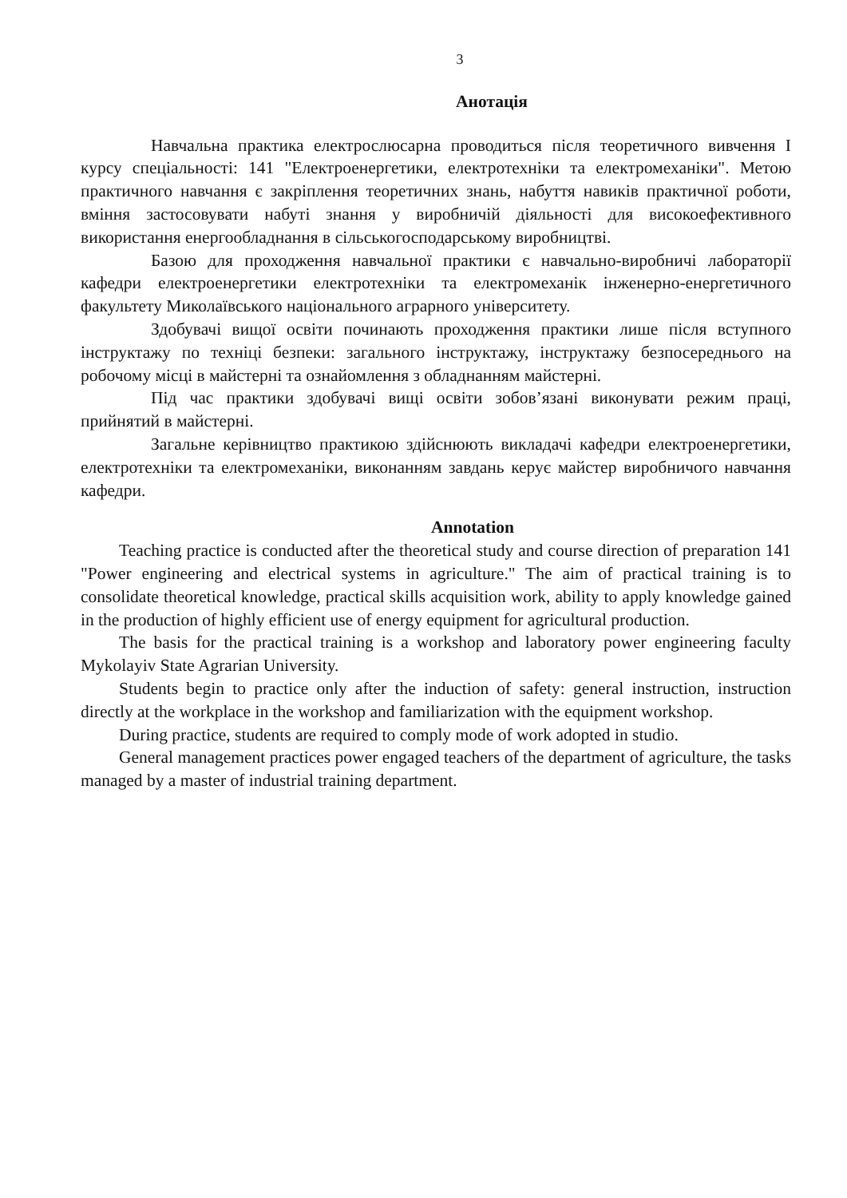3
Анотація
Навчальна практика електрослюсарна проводиться після теоретичного вивчення I курсу спеціальності: 141 "Електроенергетики, електротехніки та електромеханіки". Метою практичного навчання є закріплення теоретичних знань, набуття навиків практичної роботи, вміння застосовувати набуті знання у виробничій діяльності для високоефективного використання енергообладнання в сільськогосподарському виробництві.
Базою для проходження навчальної практики є навчально-виробничі лабораторії кафедри електроенергетики електротехніки та електромеханік інженерно-енергетичного факультету Миколаївського національного аграрного університету.
Здобувачі вищої освіти починають проходження практики лише після вступного інструктажу по техніці безпеки: загального інструктажу, інструктажу безпосереднього на робочому місці в майстерні та ознайомлення з обладнанням майстерні.
Під час практики здобувачі вищі освіти зобов’язані виконувати режим праці, прийнятий в майстерні.
Загальне керівництво практикою здійснюють викладачі кафедри електроенергетики, електротехніки та електромеханіки, виконанням завдань керує майстер виробничого навчання кафедри.
Annotation
Teaching practice is conducted after the theoretical study and course direction of preparation 141 "Power engineering and electrical systems in agriculture." The aim of practical training is to consolidate theoretical knowledge, practical skills acquisition work, ability to apply knowledge gained in the production of highly efficient use of energy equipment for agricultural production.
The basis for the practical training is a workshop and laboratory power engineering faculty Mykolayiv State Agrarian University.
Students begin to practice only after the induction of safety: general instruction, instruction directly at the workplace in the workshop and familiarization with the equipment workshop.
During practice, students are required to comply mode of work adopted in studio.
General management practices power engaged teachers of the department of agriculture, the tasks managed by a master of industrial training department.